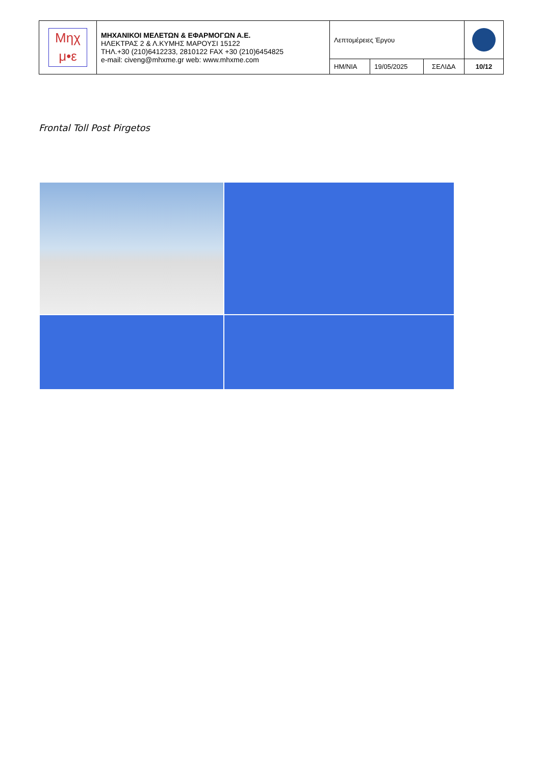| Μηχ μ•ε | ΜΗΧΑΝΙΚΟΙ ΜΕΛΕΤΩΝ & ΕΦΑΡΜΟΓΩΝ Α.Ε. ΗΛΕΚΤΡΑΣ 2 & Λ.ΚΥΜΗΣ ΜΑΡΟΥΣΙ 15122 ΤΗΛ.+30 (210)6412233, 2810122 FAX +30 (210)6454825 e-mail: civeng@mhxme.gr web: www.mhxme.com | Λεπτομέρειες Έργου | | | |
| | | ΗΜ/ΝΙΑ | 19/05/2025 | ΣΕΛΙΔΑ | 10/12 |
Frontal Toll Post Pirgetos